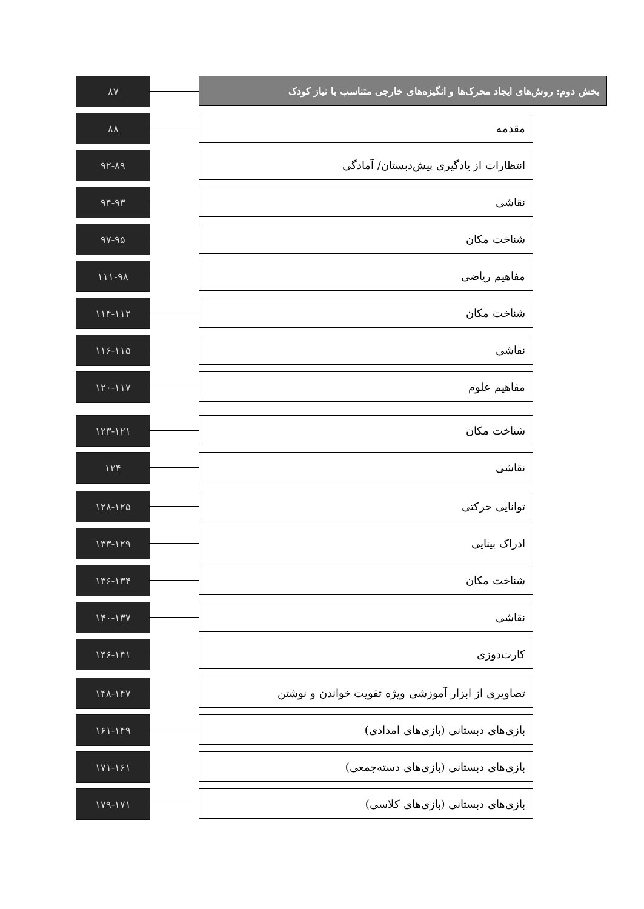۸۷ بخش دوم: روش‌های ایجاد محرک‌ها و انگیزه‌های خارجی متناسب با نیاز کودک
۸۸ مقدمه
۹۲-۸۹ انتظارات از یادگیری پیش‌دبستان/ آمادگی
۹۴-۹۳ نقاشی
۹۷-۹۵ شناخت مکان
۱۱۱-۹۸ مفاهیم ریاضی
۱۱۴-۱۱۲ شناخت مکان
۱۱۶-۱۱۵ نقاشی
۱۲۰-۱۱۷ مفاهیم علوم
۱۲۳-۱۲۱ شناخت مکان
۱۲۴ نقاشی
۱۲۸-۱۲۵ توانایی حرکتی
۱۳۳-۱۲۹ ادراک بینایی
۱۳۶-۱۳۴ شناخت مکان
۱۴۰-۱۳۷ نقاشی
۱۴۶-۱۴۱ کارت‌دوزی
۱۴۸-۱۴۷ تصاویری از ابزار آموزشی ویژه تقویت خواندن و نوشتن
۱۶۱-۱۴۹ بازی‌های دبستانی (بازی‌های امدادی)
۱۷۱-۱۶۱ بازی‌های دبستانی (بازی‌های دسته‌جمعی)
۱۷۹-۱۷۱ بازی‌های دبستانی (بازی‌های کلاسی)